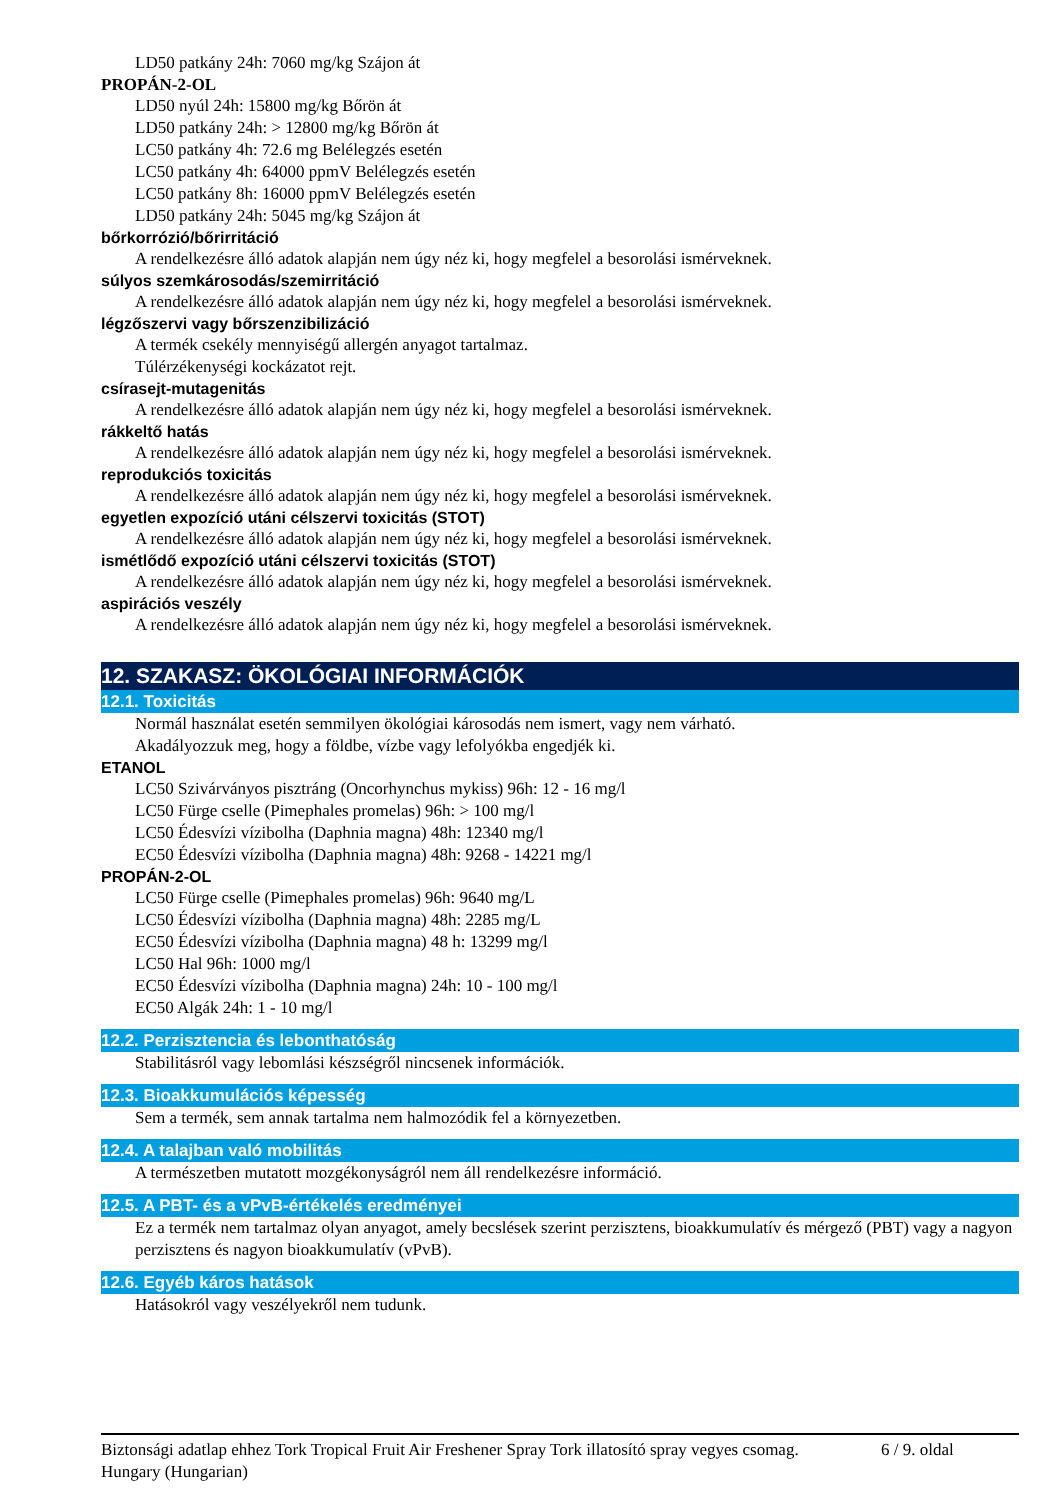LD50 patkány 24h: 7060 mg/kg Szájon át
PROPÁN-2-OL
LD50 nyúl 24h: 15800 mg/kg Bőrön át
LD50 patkány 24h: > 12800 mg/kg Bőrön át
LC50 patkány 4h: 72.6 mg Belélegzés esetén
LC50 patkány 4h: 64000 ppmV Belélegzés esetén
LC50 patkány 8h: 16000 ppmV Belélegzés esetén
LD50 patkány 24h: 5045 mg/kg Szájon át
bőrkorrózió/bőrirritáció
A rendelkezésre álló adatok alapján nem úgy néz ki, hogy megfelel a besorolási ismérveknek.
súlyos szemkárosodás/szemirritáció
A rendelkezésre álló adatok alapján nem úgy néz ki, hogy megfelel a besorolási ismérveknek.
légzőszervi vagy bőrszenzibilizáció
A termék csekély mennyiségű allergén anyagot tartalmaz.
Túlérzékenységi kockázatot rejt.
csírasejt-mutagenitás
A rendelkezésre álló adatok alapján nem úgy néz ki, hogy megfelel a besorolási ismérveknek.
rákkeltő hatás
A rendelkezésre álló adatok alapján nem úgy néz ki, hogy megfelel a besorolási ismérveknek.
reprodukciós toxicitás
A rendelkezésre álló adatok alapján nem úgy néz ki, hogy megfelel a besorolási ismérveknek.
egyetlen expozíció utáni célszervi toxicitás (STOT)
A rendelkezésre álló adatok alapján nem úgy néz ki, hogy megfelel a besorolási ismérveknek.
ismétlődő expozíció utáni célszervi toxicitás (STOT)
A rendelkezésre álló adatok alapján nem úgy néz ki, hogy megfelel a besorolási ismérveknek.
aspirációs veszély
A rendelkezésre álló adatok alapján nem úgy néz ki, hogy megfelel a besorolási ismérveknek.
12. SZAKASZ: ÖKOLÓGIAI INFORMÁCIÓK
12.1. Toxicitás
Normál használat esetén semmilyen ökológiai károsodás nem ismert, vagy nem várható.
Akadályozzuk meg, hogy a földbe, vízbe vagy lefolyókba engedjék ki.
ETANOL
LC50 Szivárványos pisztráng (Oncorhynchus mykiss) 96h: 12 - 16 mg/l
LC50 Fürge cselle (Pimephales promelas) 96h: > 100 mg/l
LC50 Édesvízi vízibolha (Daphnia magna) 48h: 12340 mg/l
EC50 Édesvízi vízibolha (Daphnia magna) 48h: 9268 - 14221 mg/l
PROPÁN-2-OL
LC50 Fürge cselle (Pimephales promelas) 96h: 9640 mg/L
LC50 Édesvízi vízibolha (Daphnia magna) 48h: 2285 mg/L
EC50 Édesvízi vízibolha (Daphnia magna) 48 h: 13299 mg/l
LC50 Hal 96h: 1000 mg/l
EC50 Édesvízi vízibolha (Daphnia magna) 24h: 10 - 100 mg/l
EC50 Algák 24h: 1 - 10 mg/l
12.2. Perzisztencia és lebonthatóság
Stabilitásról vagy lebomlási készségről nincsenek információk.
12.3. Bioakkumulációs képesség
Sem a termék, sem annak tartalma nem halmozódik fel a környezetben.
12.4. A talajban való mobilitás
A természetben mutatott mozgékonyságról nem áll rendelkezésre információ.
12.5. A PBT- és a vPvB-értékelés eredményei
Ez a termék nem tartalmaz olyan anyagot, amely becslések szerint perzisztens, bioakkumulatív és mérgező (PBT) vagy a nagyon perzisztens és nagyon bioakkumulatív (vPvB).
12.6. Egyéb káros hatások
Hatásokról vagy veszélyekről nem tudunk.
Biztonsági adatlap ehhez Tork Tropical Fruit Air Freshener Spray Tork illatosító spray vegyes csomag.
Hungary (Hungarian)
6 / 9. oldal